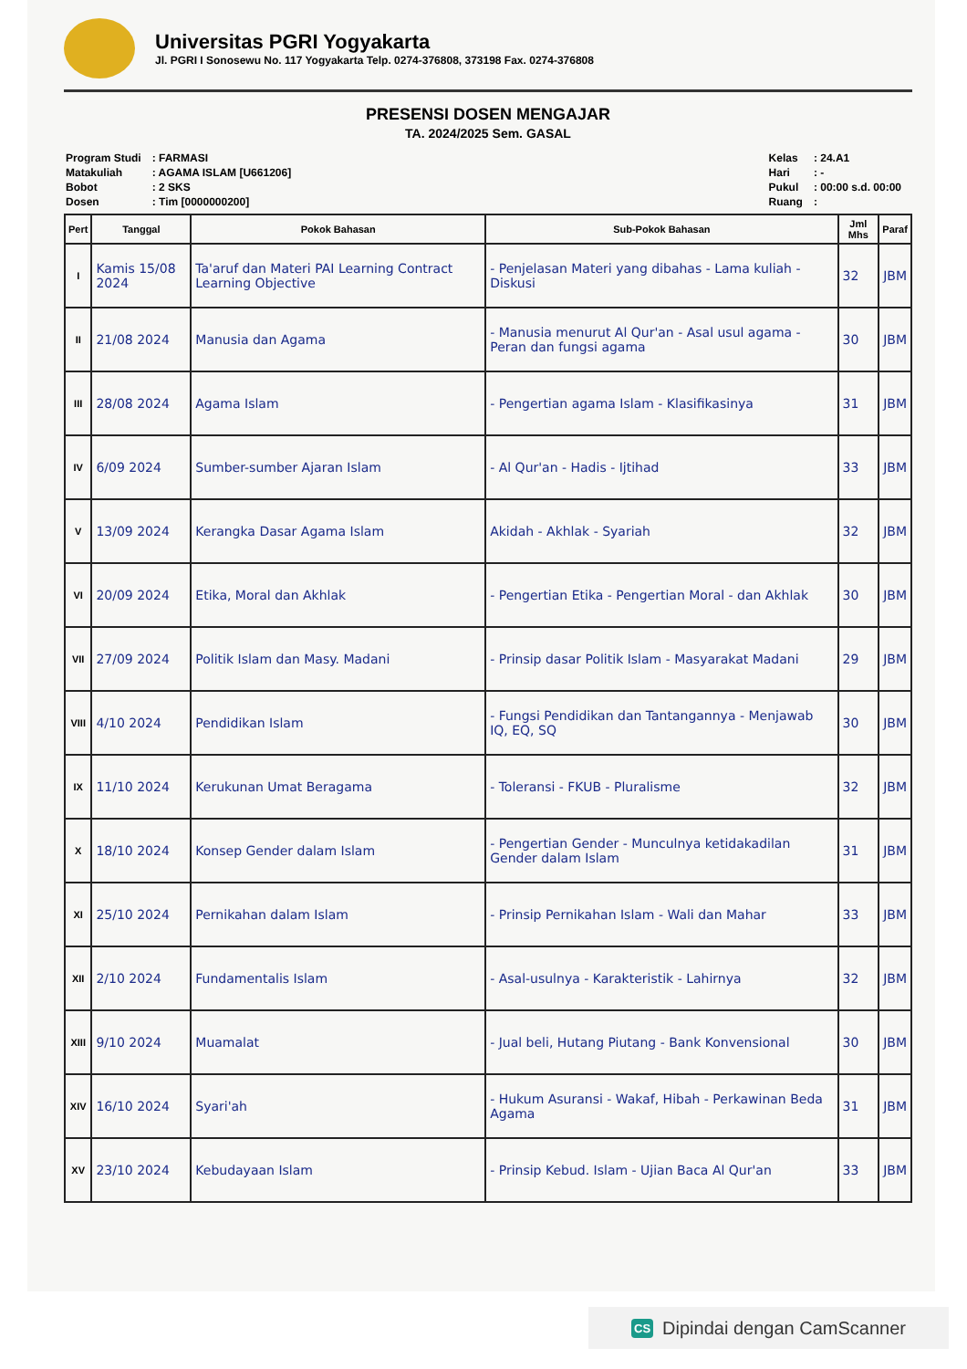Universitas PGRI Yogyakarta
Jl. PGRI I Sonosewu No. 117 Yogyakarta Telp. 0274-376808, 373198 Fax. 0274-376808
PRESENSI DOSEN MENGAJAR
TA. 2024/2025 Sem. GASAL
| Program Studi | : FARMASI |
| Matakuliah | : AGAMA ISLAM [U661206] |
| Bobot | : 2 SKS |
| Dosen | : Tim [0000000200] |
| Kelas | : 24.A1 |
| Hari | : - |
| Pukul | : 00:00 s.d. 00:00 |
| Ruang | : |
| Pert | Tanggal | Pokok Bahasan | Sub-Pokok Bahasan | Jml Mhs | Paraf |
| --- | --- | --- | --- | --- | --- |
| I | Kamis 15/08 2024 | Ta'aruf dan Materi PAI Learning Contract Learning Objective | - Penjelasan Materi yang dibahas - Lama kuliah - Diskusi | 32 | JBM |
| II | 21/08 2024 | Manusia dan Agama | - Manusia menurut Al Qur'an - Asal usul agama - Peran dan fungsi agama | 30 | JBM |
| III | 28/08 2024 | Agama Islam | - Pengertian agama Islam - Klasifikasinya | 31 | JBM |
| IV | 6/09 2024 | Sumber-sumber Ajaran Islam | - Al Qur'an - Hadis - Ijtihad | 33 | JBM |
| V | 13/09 2024 | Kerangka Dasar Agama Islam | Akidah - Akhlak - Syariah | 32 | JBM |
| VI | 20/09 2024 | Etika, Moral dan Akhlak | - Pengertian Etika - Pengertian Moral - dan Akhlak | 30 | JBM |
| VII | 27/09 2024 | Politik Islam dan Masy. Madani | - Prinsip dasar Politik Islam - Masyarakat Madani | 29 | JBM |
| VIII | 4/10 2024 | Pendidikan Islam | - Fungsi Pendidikan dan Tantangannya - Menjawab IQ, EQ, SQ | 30 | JBM |
| IX | 11/10 2024 | Kerukunan Umat Beragama | - Toleransi - FKUB - Pluralisme | 32 | JBM |
| X | 18/10 2024 | Konsep Gender dalam Islam | - Pengertian Gender - Munculnya ketidakadilan Gender dalam Islam | 31 | JBM |
| XI | 25/10 2024 | Pernikahan dalam Islam | - Prinsip Pernikahan Islam - Wali dan Mahar | 33 | JBM |
| XII | 2/10 2024 | Fundamentalis Islam | - Asal-usulnya - Karakteristik - Lahirnya | 32 | JBM |
| XIII | 9/10 2024 | Muamalat | - Jual beli, Hutang Piutang - Bank Konvensional | 30 | JBM |
| XIV | 16/10 2024 | Syari'ah | - Hukum Asuransi - Wakaf, Hibah - Perkawinan Beda Agama | 31 | JBM |
| XV | 23/10 2024 | Kebudayaan Islam | - Prinsip Kebud. Islam - Ujian Baca Al Qur'an | 33 | JBM |
CS Dipindai dengan CamScanner